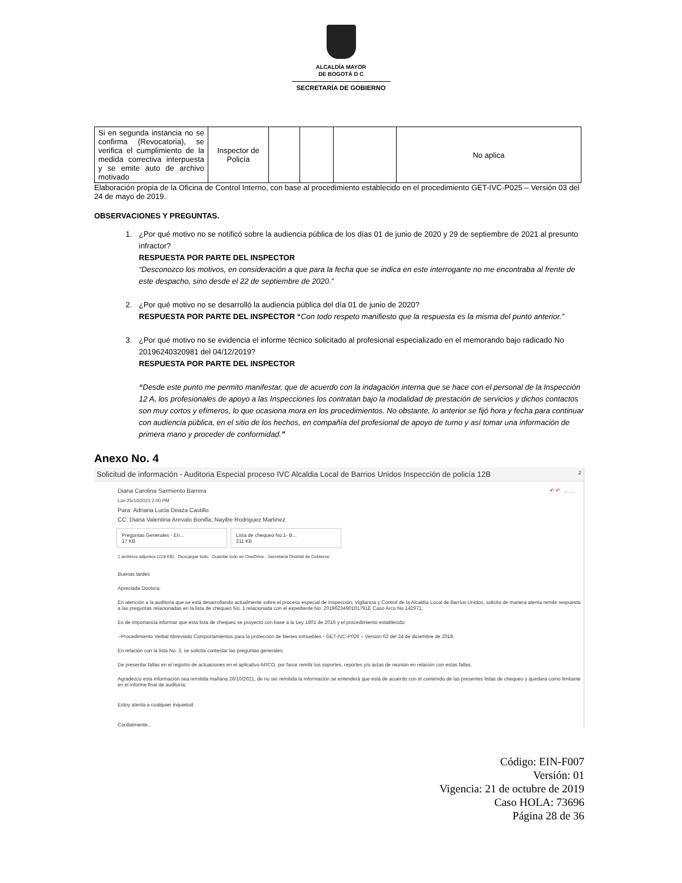ALCALDÍA MAYOR
DE BOGOTÁ D C
SECRETARÍA DE GOBIERNO
| Si en segunda instancia no se confirma (Revocatoria), se verifica el cumplimiento de la medida correctiva interpuesta y se emite auto de archivo motivado | Inspector de Policía | | | | No aplica |
Elaboración propia de la Oficina de Control Interno, con base al procedimiento establecido en el procedimiento GET-IVC-P025 – Versión 03 del 24 de mayo de 2019.
OBSERVACIONES Y PREGUNTAS.
1. ¿Por qué motivo no se notificó sobre la audiencia pública de los días 01 de junio de 2020 y 29 de septiembre de 2021 al presunto infractor?
RESPUESTA POR PARTE DEL INSPECTOR
“Desconozco los motivos, en consideración a que para la fecha que se indica en este interrogante no me encontraba al frente de este despacho, sino desde el 22 de septiembre de 2020.”
2. ¿Por qué motivo no se desarrolló la audiencia pública del día 01 de junio de 2020?
RESPUESTA POR PARTE DEL INSPECTOR “Con todo respeto manifiesto que la respuesta es la misma del punto anterior.”
3. ¿Por qué motivo no se evidencia el informe técnico solicitado al profesional especializado en el memorando bajo radicado No 20196240320981 del 04/12/2019?
RESPUESTA POR PARTE DEL INSPECTOR
“Desde este punto me permito manifestar, que de acuerdo con la indagación interna que se hace con el personal de la Inspección 12 A, los profesionales de apoyo a las Inspecciones los contratan bajo la modalidad de prestación de servicios y dichos contactos son muy cortos y efímeros, lo que ocasiona mora en los procedimientos. No obstante, lo anterior se fijó hora y fecha para continuar con audiencia pública, en el sitio de los hechos, en compañía del profesional de apoyo de turno y así tomar una información de primera mano y proceder de conformidad.”
Anexo No. 4
Solicitud de información - Auditoria Especial proceso IVC Alcaldia Local de Barrios Unidos Inspección de policía 12B 2
Diana Carolina Sarmiento Barrera ↶ ↶ → …
Lun 25/10/2021 2:00 PM
Para: Adriana Lucia Deaza Castillo
CC: Diana Valentina Arevalo Bonilla; Nayibe Rodriguez Martinez
Preguntas Generales - En...
17 KB Lista de chequeo No.1- B...
211 KB
2 archivos adjuntos (228 KB) Descargar todo Guardar todo en OneDrive - Secretaria Distrital de Gobierno
Buenas tardes
Apreciada Doctora:
En atención a la auditoria que se está desarrollando actualmente sobre el proceso especial de Inspección, Vigilancia y Control de la Alcaldía Local de Barrios Unidos, solicito de manera atenta remitir respuesta a las preguntas relacionadas en la lista de chequeo No. 1 relacionada con el expediente No. 2019623490101791E Caso Arco No 142971.
Es de importancia informar que esta lista de chequeo se proyectó con base a la Ley 1801 de 2016 y el procedimiento establecido:
--Procedimiento Verbal Abreviado Comportamientos para la protección de bienes inmuebles - GET-IVC-P026 – Versión 02 del 24 de diciembre de 2018.
En relación con la lista No. 3, se solicita contestar las preguntas generales.
De presentar fallas en el registro de actuaciones en el aplicativo ARCO, por favor remitir los soportes, reportes y/o actas de reunión en relación con estas fallas.
Agradezco esta información sea remitida mañana 26/10/2021, de no ser remitida la información se entenderá que está de acuerdo con el contenido de las presentes listas de chequeo y quedara como limitante en el informe final de auditoría.
Estoy atenta a cualquier inquietud.
Cordialmente.,
Código: EIN-F007
Versión: 01
Vigencia: 21 de octubre de 2019
Caso HOLA: 73696
Página 28 de 36